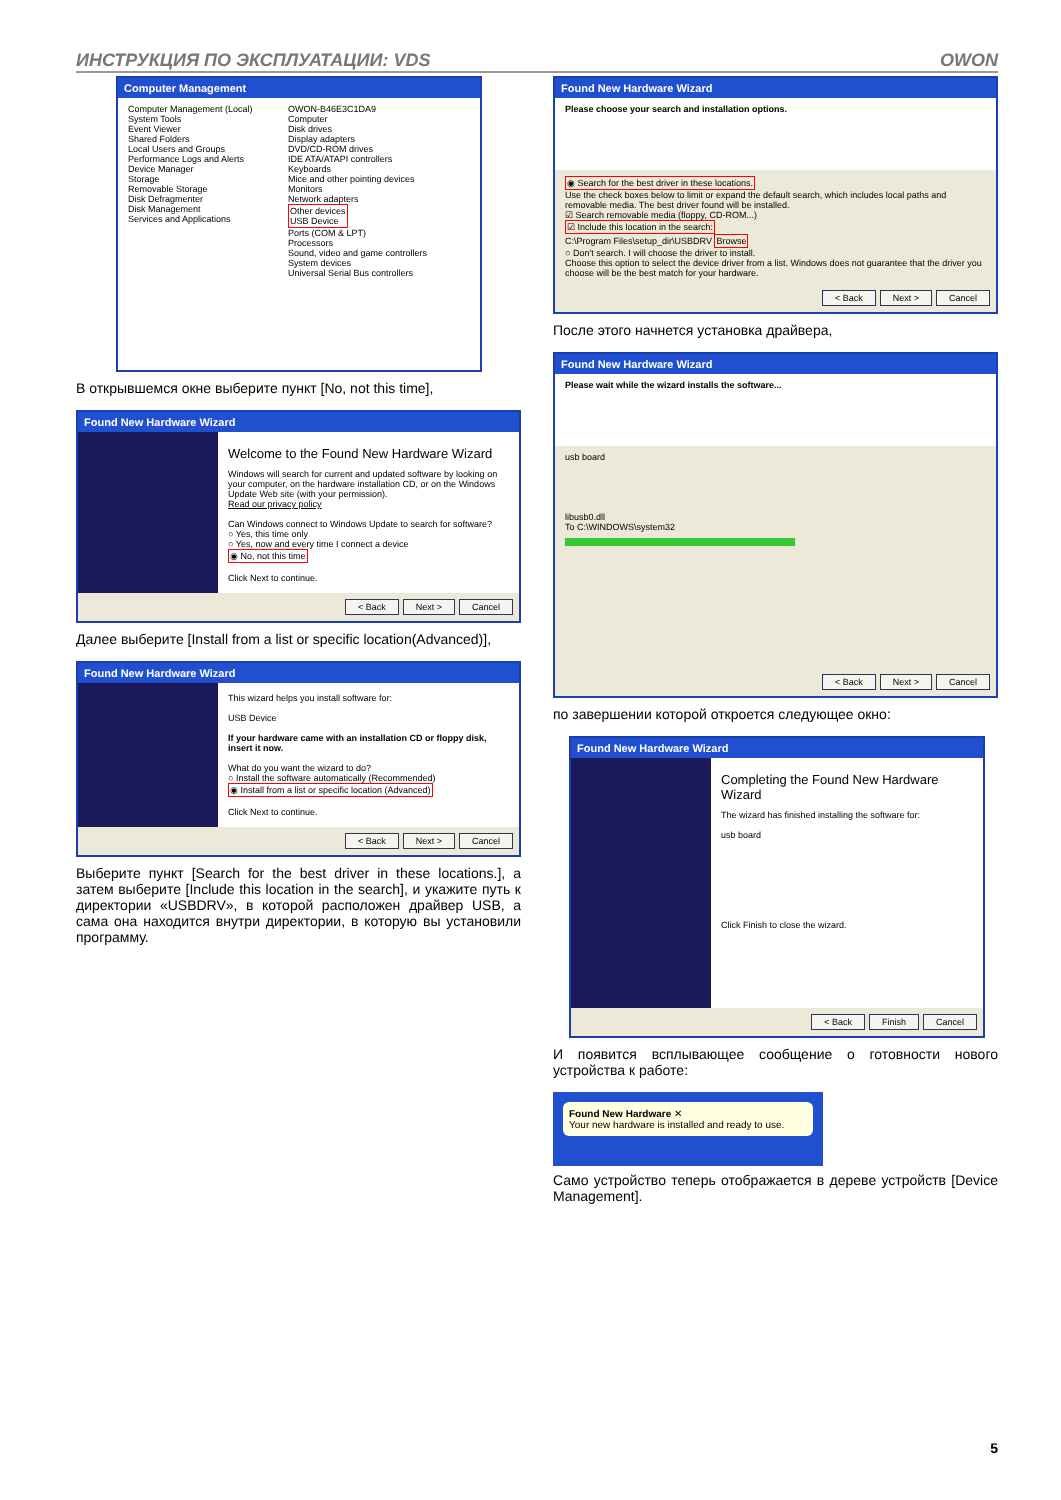ИНСТРУКЦИЯ ПО ЭКСПЛУАТАЦИИ: VDS OWON
Computer Management
Computer Management (Local)
System Tools
Event Viewer
Shared Folders
Local Users and Groups
Performance Logs and Alerts
Device Manager
Storage
Removable Storage
Disk Defragmenter
Disk Management
Services and Applications
OWON-B46E3C1DA9
Computer
Disk drives
Display adapters
DVD/CD-ROM drives
IDE ATA/ATAPI controllers
Keyboards
Mice and other pointing devices
Monitors
Network adapters
Other devices
USB Device
Ports (COM & LPT)
Processors
Sound, video and game controllers
System devices
Universal Serial Bus controllers
В открывшемся окне выберите пункт [No, not this time],
Found New Hardware Wizard
Welcome to the Found New Hardware Wizard
Windows will search for current and updated software by looking on your computer, on the hardware installation CD, or on the Windows Update Web site (with your permission).
Read our privacy policy
Can Windows connect to Windows Update to search for software?
○ Yes, this time only
○ Yes, now and every time I connect a device
◉ No, not this time
Click Next to continue.
< Back Next > Cancel
Далее выберите [Install from a list or specific location(Advanced)],
Found New Hardware Wizard
This wizard helps you install software for:
USB Device
If your hardware came with an installation CD or floppy disk, insert it now.
What do you want the wizard to do?
○ Install the software automatically (Recommended)
◉ Install from a list or specific location (Advanced)
Click Next to continue.
< Back Next > Cancel
Выберите пункт [Search for the best driver in these locations.], а затем выберите [Include this location in the search], и укажите путь к директории «USBDRV», в которой расположен драйвер USB, а сама она находится внутри директории, в которую вы установили программу.
Found New Hardware Wizard
Please choose your search and installation options.
◉ Search for the best driver in these locations.
Use the check boxes below to limit or expand the default search, which includes local paths and removable media. The best driver found will be installed.
☑ Search removable media (floppy, CD-ROM...)
☑ Include this location in the search:
C:\Program Files\setup_dir\USBDRV Browse
○ Don't search. I will choose the driver to install.
Choose this option to select the device driver from a list. Windows does not guarantee that the driver you choose will be the best match for your hardware.
< Back Next > Cancel
После этого начнется установка драйвера,
Found New Hardware Wizard
Please wait while the wizard installs the software...
usb board
libusb0.dll
To C:\WINDOWS\system32
< Back Next > Cancel
по завершении которой откроется следующее окно:
Found New Hardware Wizard
Completing the Found New Hardware Wizard
The wizard has finished installing the software for:
usb board
Click Finish to close the wizard.
< Back Finish Cancel
И появится всплывающее сообщение о готовности нового устройства к работе:
Found New Hardware ✕
Your new hardware is installed and ready to use.
Само устройство теперь отображается в дереве устройств [Device Management].
5